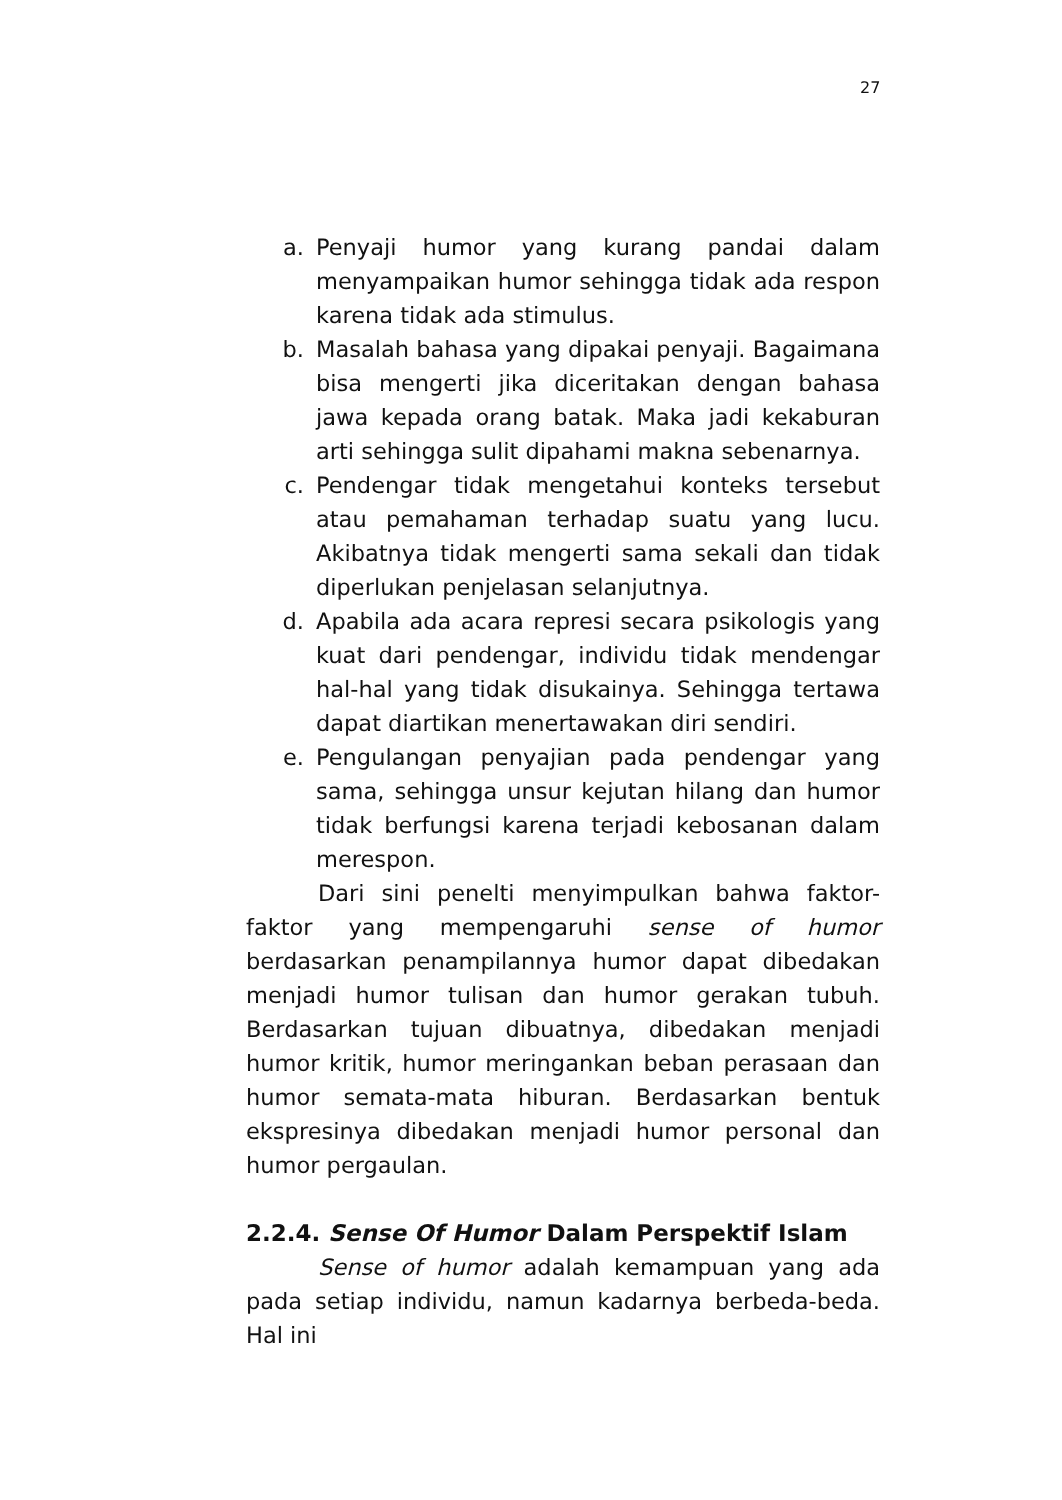27
a. Penyaji humor yang kurang pandai dalam menyampaikan humor sehingga tidak ada respon karena tidak ada stimulus.
b. Masalah bahasa yang dipakai penyaji. Bagaimana bisa mengerti jika diceritakan dengan bahasa jawa kepada orang batak. Maka jadi kekaburan arti sehingga sulit dipahami makna sebenarnya.
c. Pendengar tidak mengetahui konteks tersebut atau pemahaman terhadap suatu yang lucu. Akibatnya tidak mengerti sama sekali dan tidak diperlukan penjelasan selanjutnya.
d. Apabila ada acara represi secara psikologis yang kuat dari pendengar, individu tidak mendengar hal-hal yang tidak disukainya. Sehingga tertawa dapat diartikan menertawakan diri sendiri.
e. Pengulangan penyajian pada pendengar yang sama, sehingga unsur kejutan hilang dan humor tidak berfungsi karena terjadi kebosanan dalam merespon.
Dari sini penelti menyimpulkan bahwa faktor-faktor yang mempengaruhi sense of humor berdasarkan penampilannya humor dapat dibedakan menjadi humor tulisan dan humor gerakan tubuh. Berdasarkan tujuan dibuatnya, dibedakan menjadi humor kritik, humor meringankan beban perasaan dan humor semata-mata hiburan. Berdasarkan bentuk ekspresinya dibedakan menjadi humor personal dan humor pergaulan.
2.2.4. Sense Of Humor Dalam Perspektif Islam
Sense of humor adalah kemampuan yang ada pada setiap individu, namun kadarnya berbeda-beda. Hal ini